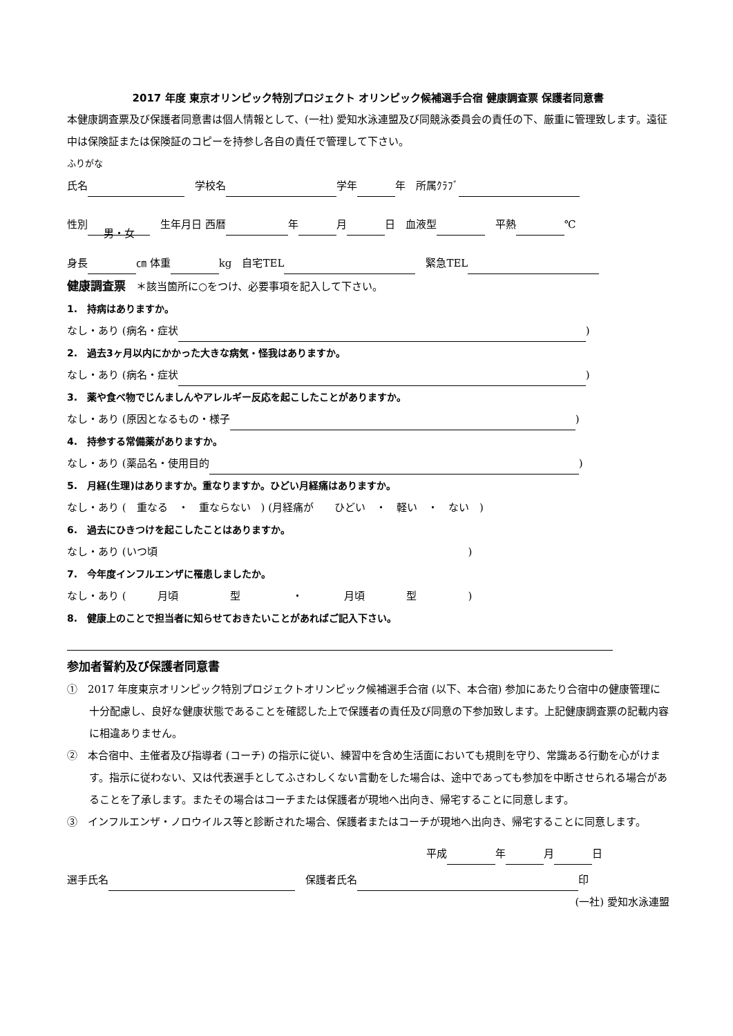2017 年度 東京オリンピック特別プロジェクト オリンピック候補選手合宿 健康調査票 保護者同意書
本健康調査票及び保護者同意書は個人情報として、(一社) 愛知水泳連盟及び同競泳委員会の責任の下、厳重に管理致します。遠征中は保険証または保険証のコピーを持参し各自の責任で管理して下さい。
ふりがな
氏名　学校名 学年 年　所属ｸﾗﾌﾞ
性別 男・女　生年月日 西暦 年 月 日　血液型　平熱 ℃
身長 ㎝ 体重 kg　自宅TEL　緊急TEL
健康調査票　＊該当箇所に○をつけ、必要事項を記入して下さい。
1.　持病はありますか。
なし・あり (病名・症状 )
2.　過去3ヶ月以内にかかった大きな病気・怪我はありますか。
なし・あり (病名・症状 )
3.　薬や食べ物でじんましんやアレルギー反応を起こしたことがありますか。
なし・あり (原因となるもの・様子 )
4.　持参する常備薬がありますか。
なし・あり (薬品名・使用目的 )
5.　月経(生理)はありますか。重なりますか。ひどい月経痛はありますか。
なし・あり (　重なる　・　重ならない　) (月経痛が　　ひどい　・　軽い　・　ない　)
6.　過去にひきつけを起こしたことはありますか。
なし・あり (いつ頃　　　　　　　　　　　　　　　　　　　　　　　　　　　　　　)
7.　今年度インフルエンザに罹患しましたか。
なし・あり (　　　月頃　　　　　型　　　　　・　　　　月頃　　　　型　　　　　)
8.　健康上のことで担当者に知らせておきたいことがあればご記入下さい。
参加者誓約及び保護者同意書
①　2017 年度東京オリンピック特別プロジェクトオリンピック候補選手合宿 (以下、本合宿) 参加にあたり合宿中の健康管理に十分配慮し、良好な健康状態であることを確認した上で保護者の責任及び同意の下参加致します。上記健康調査票の記載内容に相違ありません。
②　本合宿中、主催者及び指導者 (コーチ) の指示に従い、練習中を含め生活面においても規則を守り、常識ある行動を心がけます。指示に従わない、又は代表選手としてふさわしくない言動をした場合は、途中であっても参加を中断させられる場合があることを了承します。またその場合はコーチまたは保護者が現地へ出向き、帰宅することに同意します。
③　インフルエンザ・ノロウイルス等と診断された場合、保護者またはコーチが現地へ出向き、帰宅することに同意します。
平成 年 月 日
選手氏名　保護者氏名 印
(一社) 愛知水泳連盟